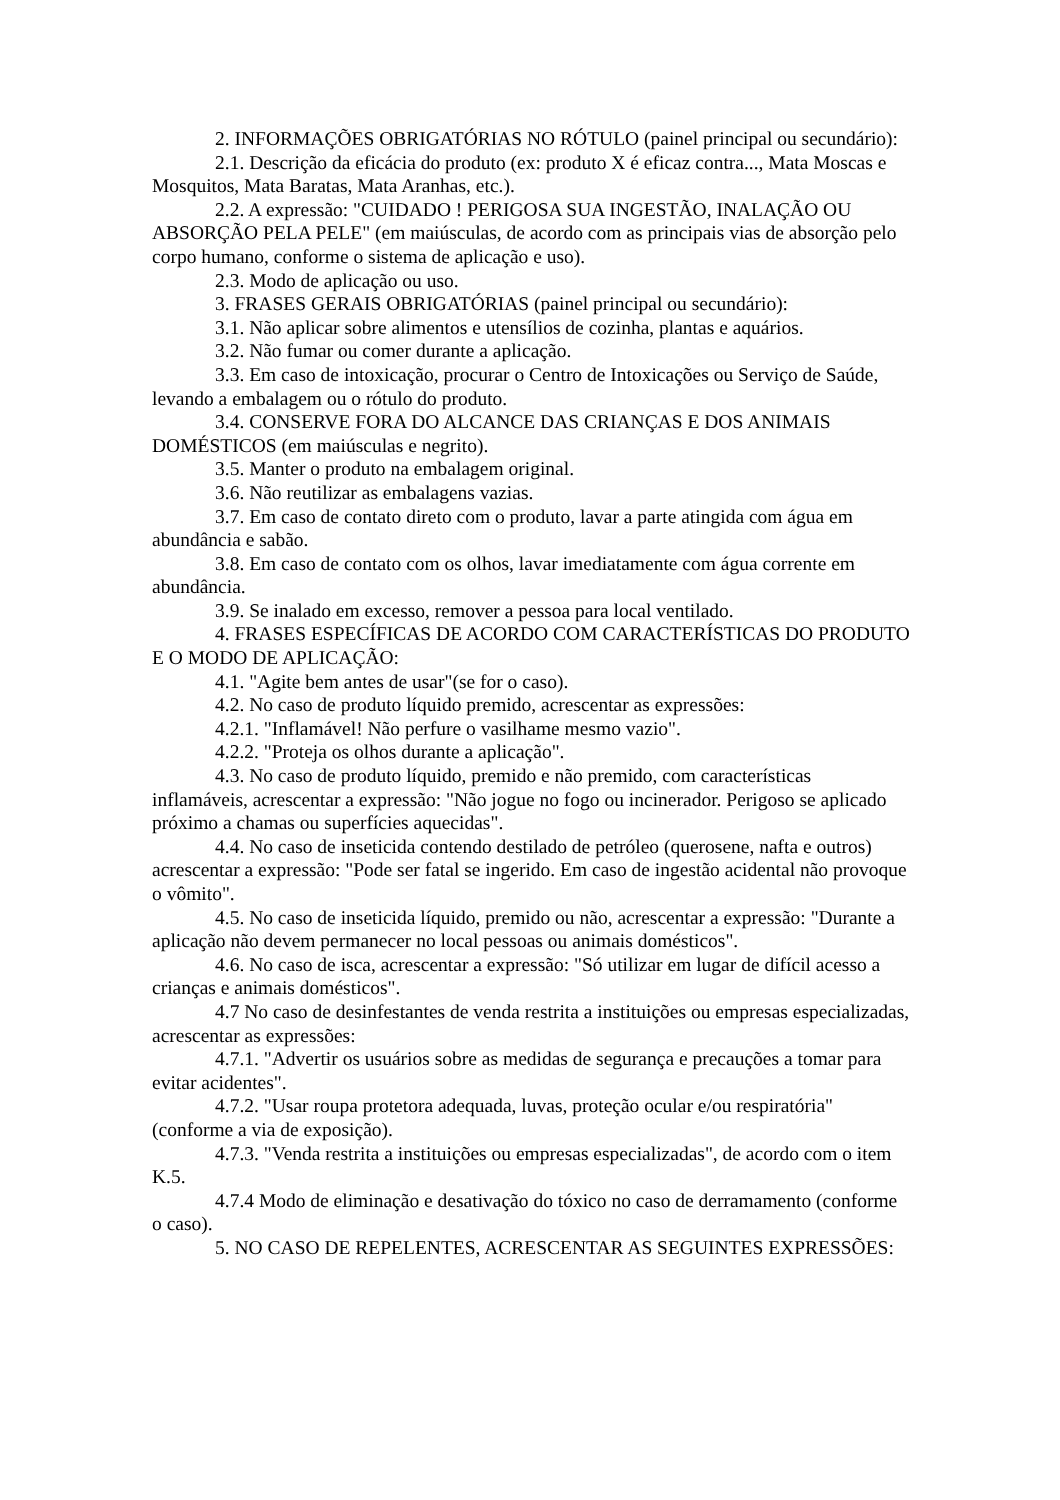2. INFORMAÇÕES OBRIGATÓRIAS NO RÓTULO (painel principal ou secundário):
2.1. Descrição da eficácia do produto (ex: produto X é eficaz contra..., Mata Moscas e Mosquitos, Mata Baratas, Mata Aranhas, etc.).
2.2. A expressão: "CUIDADO ! PERIGOSA SUA INGESTÃO, INALAÇÃO OU ABSORÇÃO PELA PELE" (em maiúsculas, de acordo com as principais vias de absorção pelo corpo humano, conforme o sistema de aplicação e uso).
2.3. Modo de aplicação ou uso.
3. FRASES GERAIS OBRIGATÓRIAS (painel principal ou secundário):
3.1. Não aplicar sobre alimentos e utensílios de cozinha, plantas e aquários.
3.2. Não fumar ou comer durante a aplicação.
3.3. Em caso de intoxicação, procurar o Centro de Intoxicações ou Serviço de Saúde, levando a embalagem ou o rótulo do produto.
3.4. CONSERVE FORA DO ALCANCE DAS CRIANÇAS E DOS ANIMAIS DOMÉSTICOS (em maiúsculas e negrito).
3.5. Manter o produto na embalagem original.
3.6. Não reutilizar as embalagens vazias.
3.7. Em caso de contato direto com o produto, lavar a parte atingida com água em abundância e sabão.
3.8. Em caso de contato com os olhos, lavar imediatamente com água corrente em abundância.
3.9. Se inalado em excesso, remover a pessoa para local ventilado.
4. FRASES ESPECÍFICAS DE ACORDO COM CARACTERÍSTICAS DO PRODUTO E O MODO DE APLICAÇÃO:
4.1. "Agite bem antes de usar"(se for o caso).
4.2. No caso de produto líquido premido, acrescentar as expressões:
4.2.1. "Inflamável! Não perfure o vasilhame mesmo vazio".
4.2.2. "Proteja os olhos durante a aplicação".
4.3. No caso de produto líquido, premido e não premido, com características inflamáveis, acrescentar a expressão: "Não jogue no fogo ou incinerador. Perigoso se aplicado próximo a chamas ou superfícies aquecidas".
4.4. No caso de inseticida contendo destilado de petróleo (querosene, nafta e outros) acrescentar a expressão: "Pode ser fatal se ingerido. Em caso de ingestão acidental não provoque o vômito".
4.5. No caso de inseticida líquido, premido ou não, acrescentar a expressão: "Durante a aplicação não devem permanecer no local pessoas ou animais domésticos".
4.6. No caso de isca, acrescentar a expressão: "Só utilizar em lugar de difícil acesso a crianças e animais domésticos".
4.7 No caso de desinfestantes de venda restrita a instituições ou empresas especializadas, acrescentar as expressões:
4.7.1. "Advertir os usuários sobre as medidas de segurança e precauções a tomar para evitar acidentes".
4.7.2. "Usar roupa protetora adequada, luvas, proteção ocular e/ou respiratória" (conforme a via de exposição).
4.7.3. "Venda restrita a instituições ou empresas especializadas", de acordo com o item K.5.
4.7.4 Modo de eliminação e desativação do tóxico no caso de derramamento (conforme o caso).
5. NO CASO DE REPELENTES, ACRESCENTAR AS SEGUINTES EXPRESSÕES: